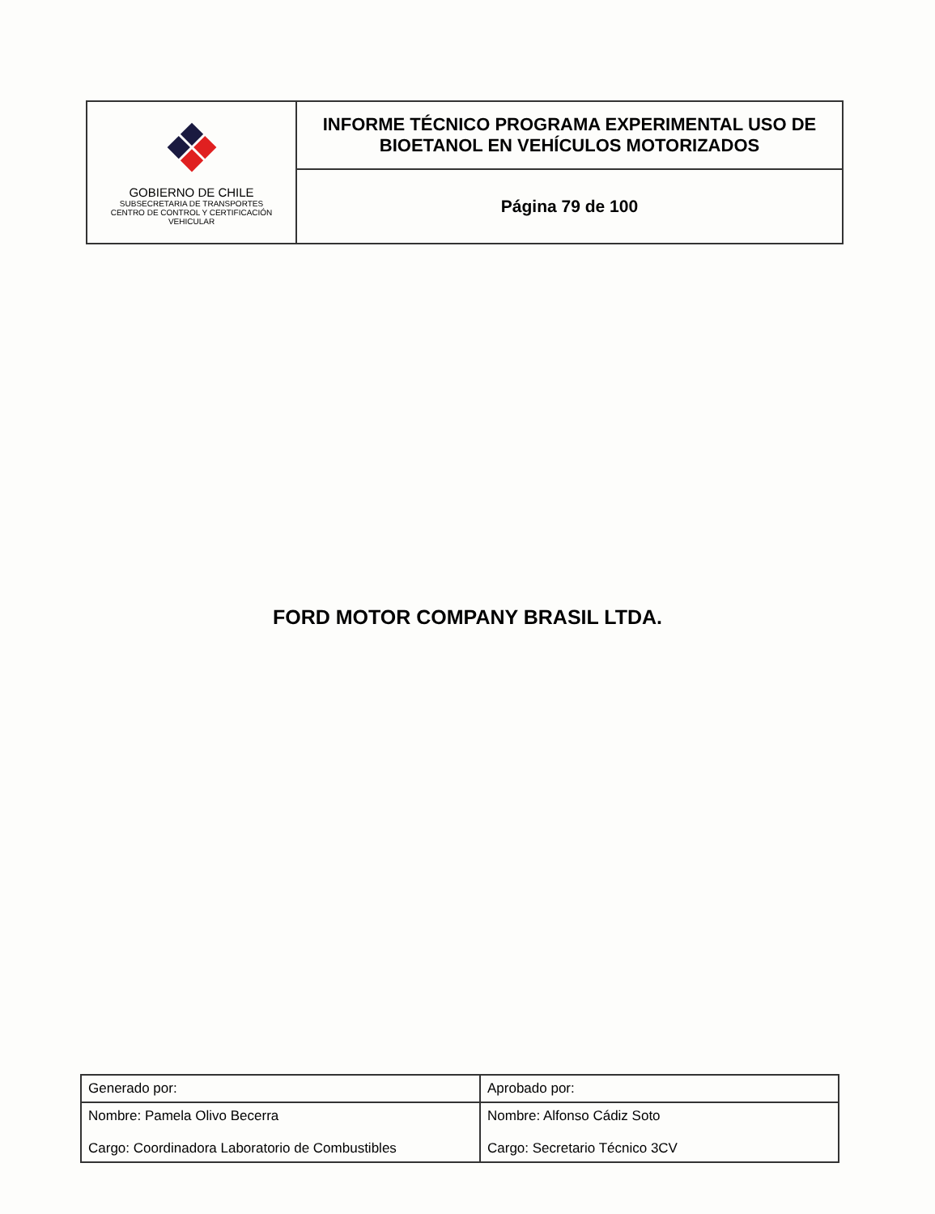| GOBIERNO DE CHILE SUBSECRETARIA DE TRANSPORTES CENTRO DE CONTROL Y CERTIFICACIÓN VEHICULAR | INFORME TÉCNICO PROGRAMA EXPERIMENTAL USO DE BIOETANOL EN VEHÍCULOS MOTORIZADOS |
| | Página 79 de 100 |
FORD MOTOR COMPANY BRASIL LTDA.
| Generado por: | Aprobado por: |
| Nombre: Pamela Olivo Becerra Cargo: Coordinadora Laboratorio de Combustibles | Nombre: Alfonso Cádiz Soto Cargo: Secretario Técnico 3CV |